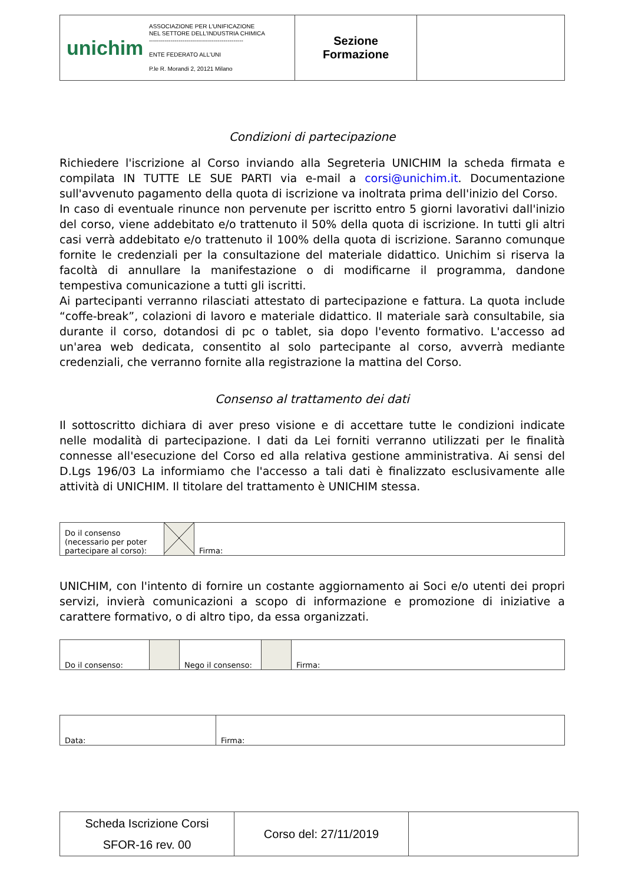| unichim ASSOCIAZIONE PER L'UNIFICAZIONE NEL SETTORE DELL'INDUSTRIA CHIMICA ------------------------------------------------ ENTE FEDERATO ALL'UNI P.le R. Morandi 2, 20121 Milano | Sezione Formazione | |
Condizioni di partecipazione
Richiedere l'iscrizione al Corso inviando alla Segreteria UNICHIM la scheda firmata e compilata IN TUTTE LE SUE PARTI via e-mail a corsi@unichim.it. Documentazione sull'avvenuto pagamento della quota di iscrizione va inoltrata prima dell'inizio del Corso.
In caso di eventuale rinunce non pervenute per iscritto entro 5 giorni lavorativi dall'inizio del corso, viene addebitato e/o trattenuto il 50% della quota di iscrizione. In tutti gli altri casi verrà addebitato e/o trattenuto il 100% della quota di iscrizione. Saranno comunque fornite le credenziali per la consultazione del materiale didattico. Unichim si riserva la facoltà di annullare la manifestazione o di modificarne il programma, dandone tempestiva comunicazione a tutti gli iscritti.
Ai partecipanti verranno rilasciati attestato di partecipazione e fattura. La quota include “coffe-break”, colazioni di lavoro e materiale didattico. Il materiale sarà consultabile, sia durante il corso, dotandosi di pc o tablet, sia dopo l'evento formativo. L'accesso ad un'area web dedicata, consentito al solo partecipante al corso, avverrà mediante credenziali, che verranno fornite alla registrazione la mattina del Corso.
Consenso al trattamento dei dati
Il sottoscritto dichiara di aver preso visione e di accettare tutte le condizioni indicate nelle modalità di partecipazione. I dati da Lei forniti verranno utilizzati per le finalità connesse all'esecuzione del Corso ed alla relativa gestione amministrativa. Ai sensi del D.Lgs 196/03 La informiamo che l'accesso a tali dati è finalizzato esclusivamente alle attività di UNICHIM. Il titolare del trattamento è UNICHIM stessa.
| Do il consenso (necessario per poter partecipare al corso): | | Firma: |
UNICHIM, con l'intento di fornire un costante aggiornamento ai Soci e/o utenti dei propri servizi, invierà comunicazioni a scopo di informazione e promozione di iniziative a carattere formativo, o di altro tipo, da essa organizzati.
| Do il consenso: | | Nego il consenso: | | Firma: |
| Data: | Firma: |
| Scheda Iscrizione Corsi SFOR-16 rev. 00 | Corso del: 27/11/2019 | |